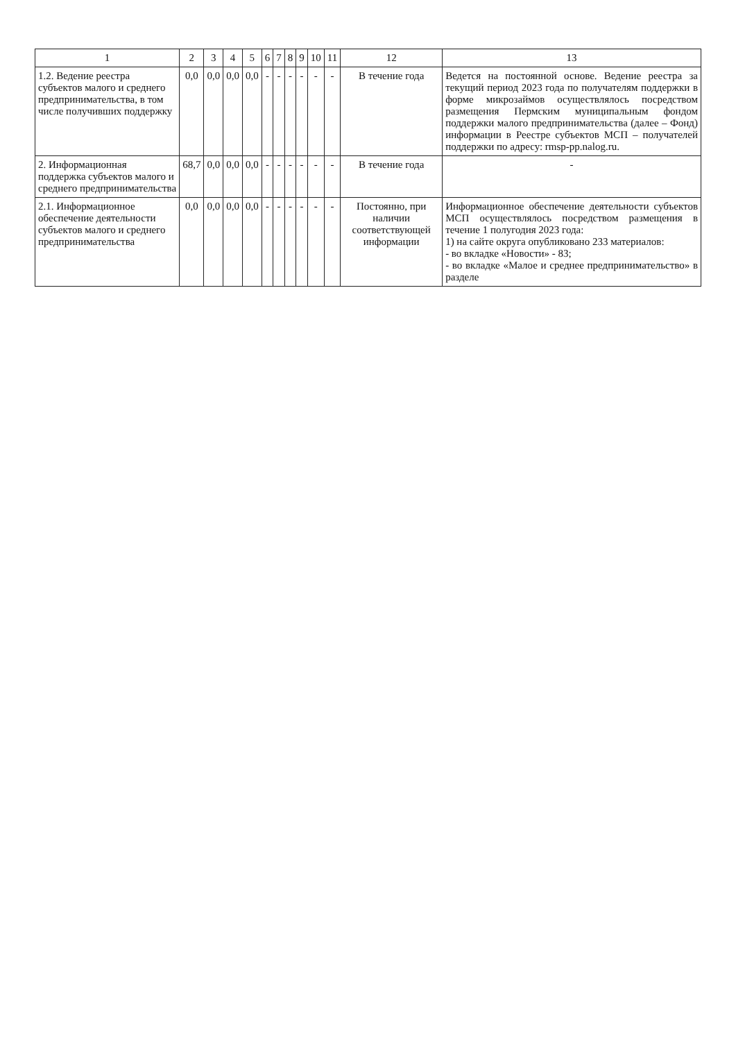| 1 | 2 | 3 | 4 | 5 | 6 | 7 | 8 | 9 | 10 | 11 | 12 | 13 |
| --- | --- | --- | --- | --- | --- | --- | --- | --- | --- | --- | --- | --- |
| 1.2. Ведение реестра субъектов малого и среднего предпринимательства, в том числе получивших поддержку | 0,0 | 0,0 | 0,0 | 0,0 | - | - | - | - | - | - | В течение года | Ведется на постоянной основе. Ведение реестра за текущий период 2023 года по получателям поддержки в форме микрозаймов осуществлялось посредством размещения Пермским муниципальным фондом поддержки малого предпринимательства (далее – Фонд) информации в Реестре субъектов МСП – получателей поддержки по адресу: rmsp-pp.nalog.ru. |
| 2. Информационная поддержка субъектов малого и среднего предпринимательства | 68,7 | 0,0 | 0,0 | 0,0 | - | - | - | - | - | - | В течение года | - |
| 2.1. Информационное обеспечение деятельности субъектов малого и среднего предпринимательства | 0,0 | 0,0 | 0,0 | 0,0 | - | - | - | - | - | - | Постоянно, при наличии соответствующей информации | Информационное обеспечение деятельности субъектов МСП осуществлялось посредством размещения в течение 1 полугодия 2023 года: 1) на сайте округа опубликовано 233 материалов: - во вкладке «Новости» - 83; - во вкладке «Малое и среднее предпринимательство» в разделе |